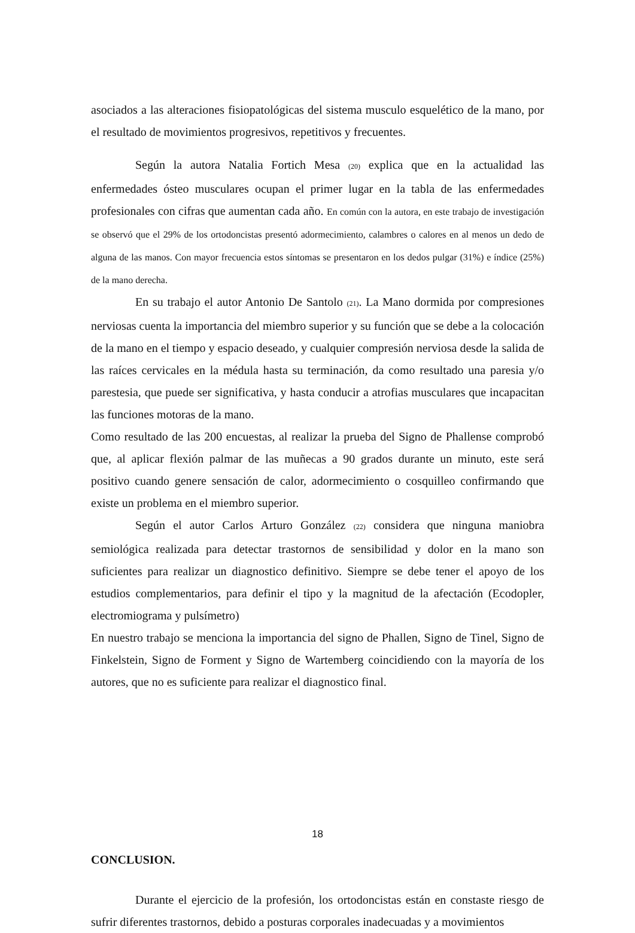asociados a las alteraciones fisiopatológicas del sistema musculo esquelético de la mano, por el resultado de movimientos progresivos, repetitivos y frecuentes.
Según la autora Natalia Fortich Mesa (20) explica que en la actualidad las enfermedades ósteo musculares ocupan el primer lugar en la tabla de las enfermedades profesionales con cifras que aumentan cada año. En común con la autora, en este trabajo de investigación se observó que el 29% de los ortodoncistas presentó adormecimiento, calambres o calores en al menos un dedo de alguna de las manos. Con mayor frecuencia estos síntomas se presentaron en los dedos pulgar (31%) e índice (25%) de la mano derecha.
En su trabajo el autor Antonio De Santolo (21). La Mano dormida por compresiones nerviosas cuenta la importancia del miembro superior y su función que se debe a la colocación de la mano en el tiempo y espacio deseado, y cualquier compresión nerviosa desde la salida de las raíces cervicales en la médula hasta su terminación, da como resultado una paresia y/o parestesia, que puede ser significativa, y hasta conducir a atrofias musculares que incapacitan las funciones motoras de la mano.
Como resultado de las 200 encuestas, al realizar la prueba del Signo de Phallense comprobó que, al aplicar flexión palmar de las muñecas a 90 grados durante un minuto, este será positivo cuando genere sensación de calor, adormecimiento o cosquilleo confirmando que existe un problema en el miembro superior.
Según el autor Carlos Arturo González (22) considera que ninguna maniobra semiológica realizada para detectar trastornos de sensibilidad y dolor en la mano son suficientes para realizar un diagnostico definitivo. Siempre se debe tener el apoyo de los estudios complementarios, para definir el tipo y la magnitud de la afectación (Ecodopler, electromiograma y pulsímetro)
En nuestro trabajo se menciona la importancia del signo de Phallen, Signo de Tinel, Signo de Finkelstein, Signo de Forment y Signo de Wartemberg coincidiendo con la mayoría de los autores, que no es suficiente para realizar el diagnostico final.
CONCLUSION.
Durante el ejercicio de la profesión, los ortodoncistas están en constaste riesgo de sufrir diferentes trastornos, debido a posturas corporales inadecuadas y a movimientos
18